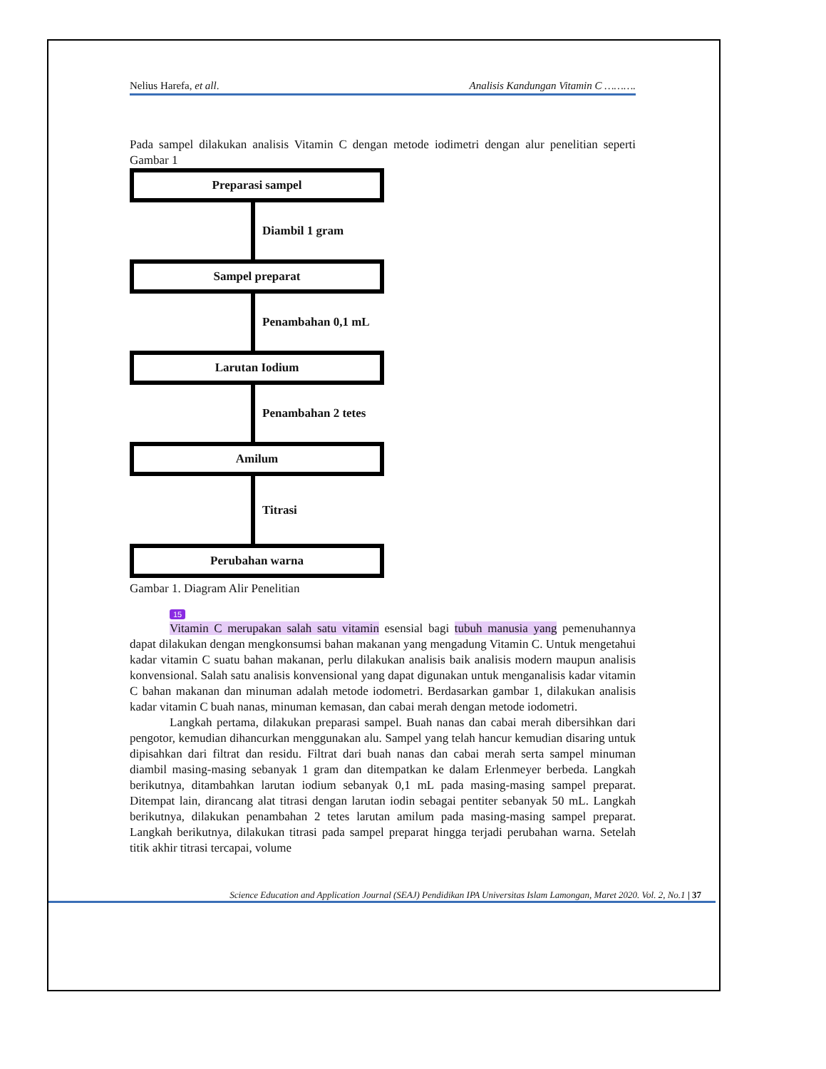Nelius Harefa, et all. Analisis Kandungan Vitamin C ……….
Pada sampel dilakukan analisis Vitamin C dengan metode iodimetri dengan alur penelitian seperti Gambar 1
Preparasi sampel
Diambil 1 gram
Sampel preparat
Penambahan 0,1 mL
Larutan Iodium
Penambahan 2 tetes
Amilum
Titrasi
Perubahan warna
Gambar 1. Diagram Alir Penelitian
15
Vitamin C merupakan salah satu vitamin esensial bagi tubuh manusia yang pemenuhannya dapat dilakukan dengan mengkonsumsi bahan makanan yang mengadung Vitamin C. Untuk mengetahui kadar vitamin C suatu bahan makanan, perlu dilakukan analisis baik analisis modern maupun analisis konvensional. Salah satu analisis konvensional yang dapat digunakan untuk menganalisis kadar vitamin C bahan makanan dan minuman adalah metode iodometri. Berdasarkan gambar 1, dilakukan analisis kadar vitamin C buah nanas, minuman kemasan, dan cabai merah dengan metode iodometri.
Langkah pertama, dilakukan preparasi sampel. Buah nanas dan cabai merah dibersihkan dari pengotor, kemudian dihancurkan menggunakan alu. Sampel yang telah hancur kemudian disaring untuk dipisahkan dari filtrat dan residu. Filtrat dari buah nanas dan cabai merah serta sampel minuman diambil masing-masing sebanyak 1 gram dan ditempatkan ke dalam Erlenmeyer berbeda. Langkah berikutnya, ditambahkan larutan iodium sebanyak 0,1 mL pada masing-masing sampel preparat. Ditempat lain, dirancang alat titrasi dengan larutan iodin sebagai pentiter sebanyak 50 mL. Langkah berikutnya, dilakukan penambahan 2 tetes larutan amilum pada masing-masing sampel preparat. Langkah berikutnya, dilakukan titrasi pada sampel preparat hingga terjadi perubahan warna. Setelah titik akhir titrasi tercapai, volume
Science Education and Application Journal (SEAJ) Pendidikan IPA Universitas Islam Lamongan, Maret 2020. Vol. 2, No.1 | 37